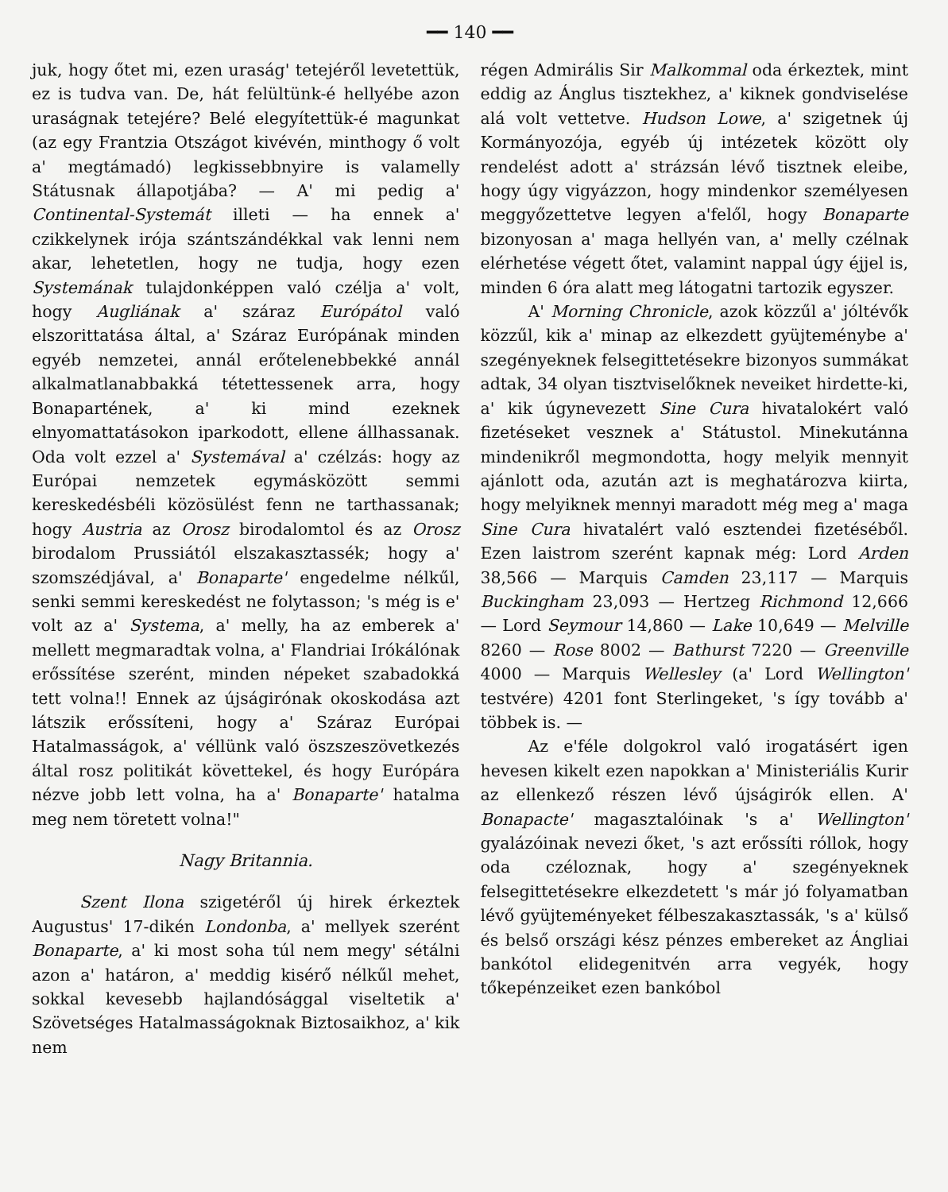━━ 140 ━━
juk, hogy őtet mi, ezen uraság' tetejéről levetettük, ez is tudva van. De, hát felültünk-é hellyébe azon uraságnak tetejére? Belé elegyítettük-é magunkat (az egy Frantzia Otszágot kivévén, minthogy ő volt a' megtámadó) legkissebbnyire is valamelly Státusnak állapotjába? — A' mi pedig a' Continental-Systemát illeti — ha ennek a' czikkelynek irója szántszándékkal vak lenni nem akar, lehetetlen, hogy ne tudja, hogy ezen Systemának tulajdonképpen való czélja a' volt, hogy Augliának a' száraz Európátol való elszorittatása által, a' Száraz Európának minden egyéb nemzetei, annál erőtelenebbekké annál alkalmatlanabbakká tétettessenek arra, hogy Bonapartének, a' ki mind ezeknek elnyomattatásokon iparkodott, ellene állhassanak. Oda volt ezzel a' Systemával a' czélzás: hogy az Európai nemzetek egymásközött semmi kereskedésbéli közösülést fenn ne tarthassanak; hogy Austria az Orosz birodalomtol és az Orosz birodalom Prussiától elszakasztassék; hogy a' szomszédjával, a' Bonaparte' engedelme nélkűl, senki semmi kereskedést ne folytasson; 's még is e' volt az a' Systema, a' melly, ha az emberek a' mellett megmaradtak volna, a' Flandriai Irókálónak erőssítése szerént, minden népeket szabadokká tett volna!! Ennek az újságirónak okoskodása azt látszik erőssíteni, hogy a' Száraz Európai Hatalmasságok, a' véllünk való öszszeszövetkezés által rosz politikát követtekel, és hogy Európára nézve jobb lett volna, ha a' Bonaparte' hatalma meg nem töretett volna!"
Nagy Britannia.
Szent Ilona szigetéről új hirek érkeztek Augustus' 17-dikén Londonba, a' mellyek szerént Bonaparte, a' ki most soha túl nem megy' sétálni azon a' határon, a' meddig kisérő nélkűl mehet, sokkal kevesebb hajlandósággal viseltetik a' Szövetséges Hatalmasságoknak Biztosaikhoz, a' kik nem
régen Admirális Sir Malkommal oda érkeztek, mint eddig az Ánglus tisztekhez, a' kiknek gondviselése alá volt vettetve. Hudson Lowe, a' szigetnek új Kormányozója, egyéb új intézetek között oly rendelést adott a' strázsán lévő tisztnek eleibe, hogy úgy vigyázzon, hogy mindenkor személyesen meggyőzettetve legyen a'felől, hogy Bonaparte bizonyosan a' maga hellyén van, a' melly czélnak elérhetése végett őtet, valamint nappal úgy éjjel is, minden 6 óra alatt meg látogatni tartozik egyszer.
A' Morning Chronicle, azok közzűl a' jóltévők közzűl, kik a' minap az elkezdett gyüjteménybe a' szegényeknek felsegittetésekre bizonyos summákat adtak, 34 olyan tisztviselőknek neveiket hirdette-ki, a' kik úgynevezett Sine Cura hivatalokért való fizetéseket vesznek a' Státustol. Minekutánna mindenikről megmondotta, hogy melyik mennyit ajánlott oda, azután azt is meghatározva kiirta, hogy melyiknek mennyi maradott még meg a' maga Sine Cura hivatalért való esztendei fizetéséből. Ezen laistrom szerént kapnak még: Lord Arden 38,566 — Marquis Camden 23,117 — Marquis Buckingham 23,093 — Hertzeg Richmond 12,666 — Lord Seymour 14,860 — Lake 10,649 — Melville 8260 — Rose 8002 — Bathurst 7220 — Greenville 4000 — Marquis Wellesley (a' Lord Wellington' testvére) 4201 font Sterlingeket, 's így tovább a' többek is. —
Az e'féle dolgokrol való irogatásért igen hevesen kikelt ezen napokkan a' Ministeriális Kurir az ellenkező részen lévő újságirók ellen. A' Bonapacte' magasztalóinak 's a' Wellington' gyalázóinak nevezi őket, 's azt erőssíti róllok, hogy oda czéloznak, hogy a' szegényeknek felsegittetésekre elkezdetett 's már jó folyamatban lévő gyüjteményeket félbeszakasztassák, 's a' külső és belső országi kész pénzes embereket az Ángliai bankótol elidegenitvén arra vegyék, hogy tőkepénzeiket ezen bankóbol